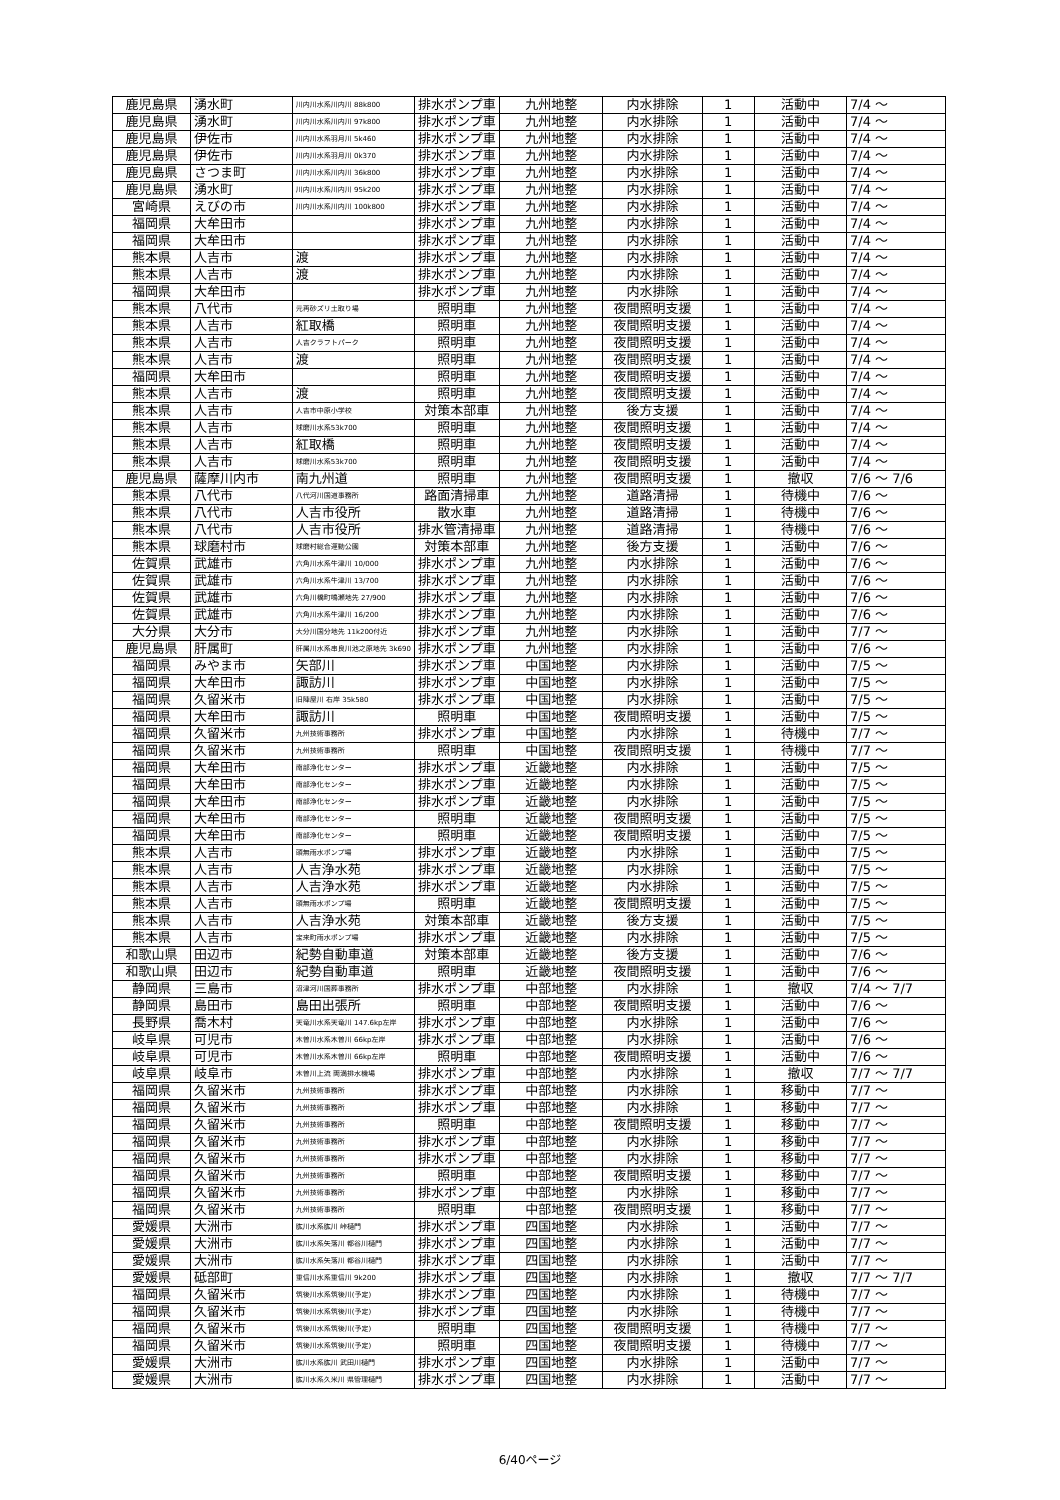| 鹿児島県 | 湧水町 | 川内川水系川内川 88k800 | 排水ポンプ車 | 九州地整 | 内水排除 | 1 | 活動中 | 7/4 ～ |
| 鹿児島県 | 湧水町 | 川内川水系川内川 97k800 | 排水ポンプ車 | 九州地整 | 内水排除 | 1 | 活動中 | 7/4 ～ |
| 鹿児島県 | 伊佐市 | 川内川水系羽月川 5k460 | 排水ポンプ車 | 九州地整 | 内水排除 | 1 | 活動中 | 7/4 ～ |
| 鹿児島県 | 伊佐市 | 川内川水系羽月川 0k370 | 排水ポンプ車 | 九州地整 | 内水排除 | 1 | 活動中 | 7/4 ～ |
| 鹿児島県 | さつま町 | 川内川水系川内川 36k800 | 排水ポンプ車 | 九州地整 | 内水排除 | 1 | 活動中 | 7/4 ～ |
| 鹿児島県 | 湧水町 | 川内川水系川内川 95k200 | 排水ポンプ車 | 九州地整 | 内水排除 | 1 | 活動中 | 7/4 ～ |
| 宮崎県 | えびの市 | 川内川水系川内川 100k800 | 排水ポンプ車 | 九州地整 | 内水排除 | 1 | 活動中 | 7/4 ～ |
| 福岡県 | 大牟田市 | | 排水ポンプ車 | 九州地整 | 内水排除 | 1 | 活動中 | 7/4 ～ |
| 福岡県 | 大牟田市 | | 排水ポンプ車 | 九州地整 | 内水排除 | 1 | 活動中 | 7/4 ～ |
| 熊本県 | 人吉市 | 渡 | 排水ポンプ車 | 九州地整 | 内水排除 | 1 | 活動中 | 7/4 ～ |
| 熊本県 | 人吉市 | 渡 | 排水ポンプ車 | 九州地整 | 内水排除 | 1 | 活動中 | 7/4 ～ |
| 福岡県 | 大牟田市 | | 排水ポンプ車 | 九州地整 | 内水排除 | 1 | 活動中 | 7/4 ～ |
| 熊本県 | 八代市 | 元再砂ズリ土取り場 | 照明車 | 九州地整 | 夜間照明支援 | 1 | 活動中 | 7/4 ～ |
| 熊本県 | 人吉市 | 紅取橋 | 照明車 | 九州地整 | 夜間照明支援 | 1 | 活動中 | 7/4 ～ |
| 熊本県 | 人吉市 | 人吉クラフトパーク | 照明車 | 九州地整 | 夜間照明支援 | 1 | 活動中 | 7/4 ～ |
| 熊本県 | 人吉市 | 渡 | 照明車 | 九州地整 | 夜間照明支援 | 1 | 活動中 | 7/4 ～ |
| 福岡県 | 大牟田市 | | 照明車 | 九州地整 | 夜間照明支援 | 1 | 活動中 | 7/4 ～ |
| 熊本県 | 人吉市 | 渡 | 照明車 | 九州地整 | 夜間照明支援 | 1 | 活動中 | 7/4 ～ |
| 熊本県 | 人吉市 | 人吉市中原小学校 | 対策本部車 | 九州地整 | 後方支援 | 1 | 活動中 | 7/4 ～ |
| 熊本県 | 人吉市 | 球磨川水系53k700 | 照明車 | 九州地整 | 夜間照明支援 | 1 | 活動中 | 7/4 ～ |
| 熊本県 | 人吉市 | 紅取橋 | 照明車 | 九州地整 | 夜間照明支援 | 1 | 活動中 | 7/4 ～ |
| 熊本県 | 人吉市 | 球磨川水系53k700 | 照明車 | 九州地整 | 夜間照明支援 | 1 | 活動中 | 7/4 ～ |
| 鹿児島県 | 薩摩川内市 | 南九州道 | 照明車 | 九州地整 | 夜間照明支援 | 1 | 撤収 | 7/6 ～ 7/6 |
| 熊本県 | 八代市 | 八代河川国道事務所 | 路面清掃車 | 九州地整 | 道路清掃 | 1 | 待機中 | 7/6 ～ |
| 熊本県 | 八代市 | 人吉市役所 | 散水車 | 九州地整 | 道路清掃 | 1 | 待機中 | 7/6 ～ |
| 熊本県 | 八代市 | 人吉市役所 | 排水管清掃車 | 九州地整 | 道路清掃 | 1 | 待機中 | 7/6 ～ |
| 熊本県 | 球磨村市 | 球磨村総合運動公園 | 対策本部車 | 九州地整 | 後方支援 | 1 | 活動中 | 7/6 ～ |
| 佐賀県 | 武雄市 | 六角川水系牛津川 10/000 | 排水ポンプ車 | 九州地整 | 内水排除 | 1 | 活動中 | 7/6 ～ |
| 佐賀県 | 武雄市 | 六角川水系牛津川 13/700 | 排水ポンプ車 | 九州地整 | 内水排除 | 1 | 活動中 | 7/6 ～ |
| 佐賀県 | 武雄市 | 六角川橋町鳴瀬地先 27/900 | 排水ポンプ車 | 九州地整 | 内水排除 | 1 | 活動中 | 7/6 ～ |
| 佐賀県 | 武雄市 | 六角川水系牛津川 16/200 | 排水ポンプ車 | 九州地整 | 内水排除 | 1 | 活動中 | 7/6 ～ |
| 大分県 | 大分市 | 大分川国分地先 11k200付近 | 排水ポンプ車 | 九州地整 | 内水排除 | 1 | 活動中 | 7/7 ～ |
| 鹿児島県 | 肝属町 | 肝属川水系串良川池之原地先 3k690 | 排水ポンプ車 | 九州地整 | 内水排除 | 1 | 活動中 | 7/6 ～ |
| 福岡県 | みやま市 | 矢部川 | 排水ポンプ車 | 中国地整 | 内水排除 | 1 | 活動中 | 7/5 ～ |
| 福岡県 | 大牟田市 | 諏訪川 | 排水ポンプ車 | 中国地整 | 内水排除 | 1 | 活動中 | 7/5 ～ |
| 福岡県 | 久留米市 | 旧陣屋川 右岸 35k580 | 排水ポンプ車 | 中国地整 | 内水排除 | 1 | 活動中 | 7/5 ～ |
| 福岡県 | 大牟田市 | 諏訪川 | 照明車 | 中国地整 | 夜間照明支援 | 1 | 活動中 | 7/5 ～ |
| 福岡県 | 久留米市 | 九州技術事務所 | 排水ポンプ車 | 中国地整 | 内水排除 | 1 | 待機中 | 7/7 ～ |
| 福岡県 | 久留米市 | 九州技術事務所 | 照明車 | 中国地整 | 夜間照明支援 | 1 | 待機中 | 7/7 ～ |
| 福岡県 | 大牟田市 | 南部浄化センター | 排水ポンプ車 | 近畿地整 | 内水排除 | 1 | 活動中 | 7/5 ～ |
| 福岡県 | 大牟田市 | 南部浄化センター | 排水ポンプ車 | 近畿地整 | 内水排除 | 1 | 活動中 | 7/5 ～ |
| 福岡県 | 大牟田市 | 南部浄化センター | 排水ポンプ車 | 近畿地整 | 内水排除 | 1 | 活動中 | 7/5 ～ |
| 福岡県 | 大牟田市 | 南部浄化センター | 照明車 | 近畿地整 | 夜間照明支援 | 1 | 活動中 | 7/5 ～ |
| 福岡県 | 大牟田市 | 南部浄化センター | 照明車 | 近畿地整 | 夜間照明支援 | 1 | 活動中 | 7/5 ～ |
| 熊本県 | 人吉市 | 頭無雨水ポンプ場 | 排水ポンプ車 | 近畿地整 | 内水排除 | 1 | 活動中 | 7/5 ～ |
| 熊本県 | 人吉市 | 人吉浄水苑 | 排水ポンプ車 | 近畿地整 | 内水排除 | 1 | 活動中 | 7/5 ～ |
| 熊本県 | 人吉市 | 人吉浄水苑 | 排水ポンプ車 | 近畿地整 | 内水排除 | 1 | 活動中 | 7/5 ～ |
| 熊本県 | 人吉市 | 頭無雨水ポンプ場 | 照明車 | 近畿地整 | 夜間照明支援 | 1 | 活動中 | 7/5 ～ |
| 熊本県 | 人吉市 | 人吉浄水苑 | 対策本部車 | 近畿地整 | 後方支援 | 1 | 活動中 | 7/5 ～ |
| 熊本県 | 人吉市 | 宝来町雨水ポンプ場 | 排水ポンプ車 | 近畿地整 | 内水排除 | 1 | 活動中 | 7/5 ～ |
| 和歌山県 | 田辺市 | 紀勢自動車道 | 対策本部車 | 近畿地整 | 後方支援 | 1 | 活動中 | 7/6 ～ |
| 和歌山県 | 田辺市 | 紀勢自動車道 | 照明車 | 近畿地整 | 夜間照明支援 | 1 | 活動中 | 7/6 ～ |
| 静岡県 | 三島市 | 沼津河川国葬事務所 | 排水ポンプ車 | 中部地整 | 内水排除 | 1 | 撤収 | 7/4 ～ 7/7 |
| 静岡県 | 島田市 | 島田出張所 | 照明車 | 中部地整 | 夜間照明支援 | 1 | 活動中 | 7/6 ～ |
| 長野県 | 喬木村 | 天竜川水系天竜川 147.6kp左岸 | 排水ポンプ車 | 中部地整 | 内水排除 | 1 | 活動中 | 7/6 ～ |
| 岐阜県 | 可児市 | 木曽川水系木曽川 66kp左岸 | 排水ポンプ車 | 中部地整 | 内水排除 | 1 | 活動中 | 7/6 ～ |
| 岐阜県 | 可児市 | 木曽川水系木曽川 66kp左岸 | 照明車 | 中部地整 | 夜間照明支援 | 1 | 活動中 | 7/6 ～ |
| 岐阜県 | 岐阜市 | 木曽川上流 両満排水機場 | 排水ポンプ車 | 中部地整 | 内水排除 | 1 | 撤収 | 7/7 ～ 7/7 |
| 福岡県 | 久留米市 | 九州技術事務所 | 排水ポンプ車 | 中部地整 | 内水排除 | 1 | 移動中 | 7/7 ～ |
| 福岡県 | 久留米市 | 九州技術事務所 | 排水ポンプ車 | 中部地整 | 内水排除 | 1 | 移動中 | 7/7 ～ |
| 福岡県 | 久留米市 | 九州技術事務所 | 照明車 | 中部地整 | 夜間照明支援 | 1 | 移動中 | 7/7 ～ |
| 福岡県 | 久留米市 | 九州技術事務所 | 排水ポンプ車 | 中部地整 | 内水排除 | 1 | 移動中 | 7/7 ～ |
| 福岡県 | 久留米市 | 九州技術事務所 | 排水ポンプ車 | 中部地整 | 内水排除 | 1 | 移動中 | 7/7 ～ |
| 福岡県 | 久留米市 | 九州技術事務所 | 照明車 | 中部地整 | 夜間照明支援 | 1 | 移動中 | 7/7 ～ |
| 福岡県 | 久留米市 | 九州技術事務所 | 排水ポンプ車 | 中部地整 | 内水排除 | 1 | 移動中 | 7/7 ～ |
| 福岡県 | 久留米市 | 九州技術事務所 | 照明車 | 中部地整 | 夜間照明支援 | 1 | 移動中 | 7/7 ～ |
| 愛媛県 | 大洲市 | 肱川水系肱川 峠樋門 | 排水ポンプ車 | 四国地整 | 内水排除 | 1 | 活動中 | 7/7 ～ |
| 愛媛県 | 大洲市 | 肱川水系矢落川 都谷川樋門 | 排水ポンプ車 | 四国地整 | 内水排除 | 1 | 活動中 | 7/7 ～ |
| 愛媛県 | 大洲市 | 肱川水系矢落川 都谷川樋門 | 排水ポンプ車 | 四国地整 | 内水排除 | 1 | 活動中 | 7/7 ～ |
| 愛媛県 | 砥部町 | 重信川水系重信川 9k200 | 排水ポンプ車 | 四国地整 | 内水排除 | 1 | 撤収 | 7/7 ～ 7/7 |
| 福岡県 | 久留米市 | 筑後川水系筑後川(予定) | 排水ポンプ車 | 四国地整 | 内水排除 | 1 | 待機中 | 7/7 ～ |
| 福岡県 | 久留米市 | 筑後川水系筑後川(予定) | 排水ポンプ車 | 四国地整 | 内水排除 | 1 | 待機中 | 7/7 ～ |
| 福岡県 | 久留米市 | 筑後川水系筑後川(予定) | 照明車 | 四国地整 | 夜間照明支援 | 1 | 待機中 | 7/7 ～ |
| 福岡県 | 久留米市 | 筑後川水系筑後川(予定) | 照明車 | 四国地整 | 夜間照明支援 | 1 | 待機中 | 7/7 ～ |
| 愛媛県 | 大洲市 | 肱川水系肱川 武田川樋門 | 排水ポンプ車 | 四国地整 | 内水排除 | 1 | 活動中 | 7/7 ～ |
| 愛媛県 | 大洲市 | 肱川水系久米川 県管理樋門 | 排水ポンプ車 | 四国地整 | 内水排除 | 1 | 活動中 | 7/7 ～ |
6/40ページ